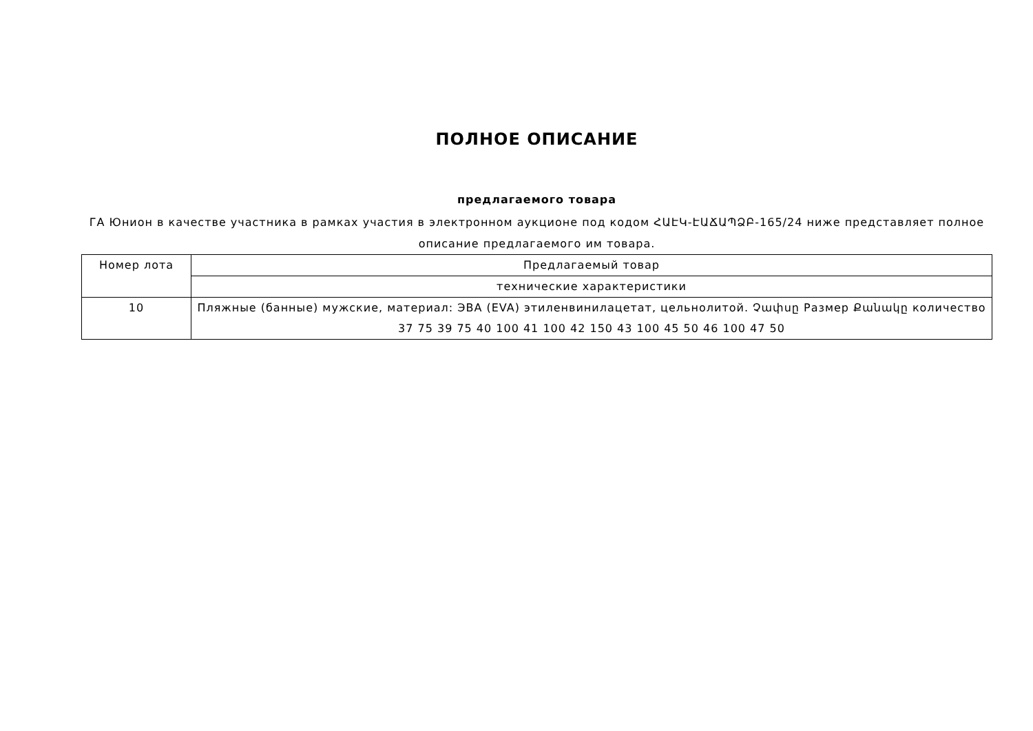ПОЛНОЕ ОПИСАНИЕ
предлагаемого товара
ГА Юнион в качестве участника в рамках участия в электронном аукционе под кодом ՀԱԷԿ-ԷԱՃԱՊՁԲ-165/24 ниже представляет полное описание предлагаемого им товара.
| Номер лота | Предлагаемый товар |
| --- | --- |
| | технические характеристики |
| 10 | Пляжные (банные) мужские, материал: ЭВА (EVA) этиленвинилацетат, цельнолитой. Չափսը Размер Քանակը количество 37 75 39 75 40 100 41 100 42 150 43 100 45 50 46 100 47 50 |